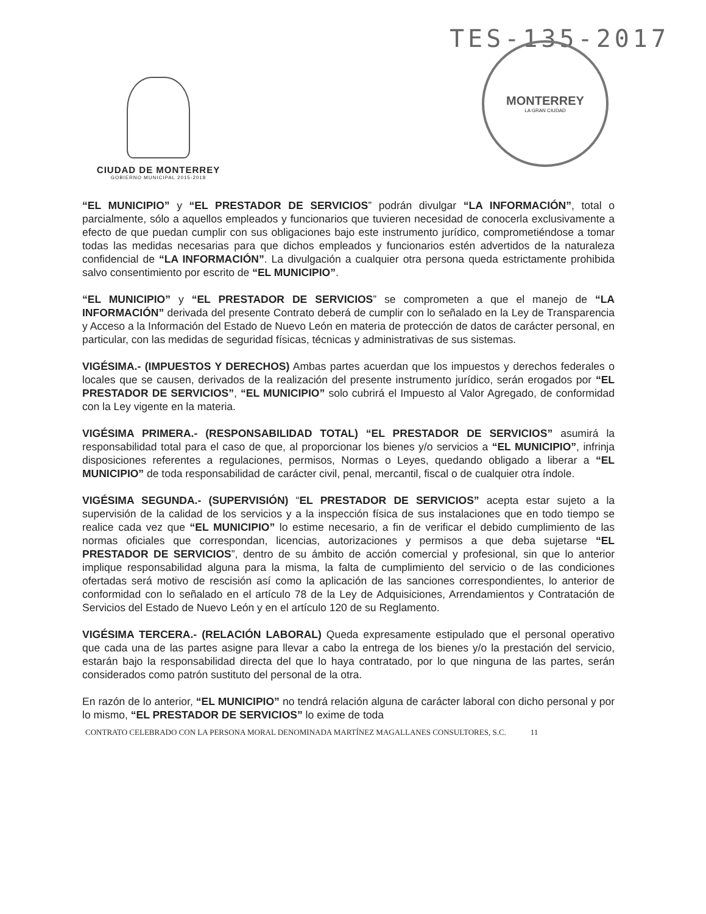TES-135-2017
CIUDAD DE MONTERREY
GOBIERNO MUNICIPAL 2015-2018
MONTERREY
LA GRAN CIUDAD
“EL MUNICIPIO” y “EL PRESTADOR DE SERVICIOS” podrán divulgar “LA INFORMACIÓN”, total o parcialmente, sólo a aquellos empleados y funcionarios que tuvieren necesidad de conocerla exclusivamente a efecto de que puedan cumplir con sus obligaciones bajo este instrumento jurídico, comprometiéndose a tomar todas las medidas necesarias para que dichos empleados y funcionarios estén advertidos de la naturaleza confidencial de “LA INFORMACIÓN”. La divulgación a cualquier otra persona queda estrictamente prohibida salvo consentimiento por escrito de “EL MUNICIPIO”.
“EL MUNICIPIO” y “EL PRESTADOR DE SERVICIOS” se comprometen a que el manejo de “LA INFORMACIÓN” derivada del presente Contrato deberá de cumplir con lo señalado en la Ley de Transparencia y Acceso a la Información del Estado de Nuevo León en materia de protección de datos de carácter personal, en particular, con las medidas de seguridad físicas, técnicas y administrativas de sus sistemas.
VIGÉSIMA.- (IMPUESTOS Y DERECHOS) Ambas partes acuerdan que los impuestos y derechos federales o locales que se causen, derivados de la realización del presente instrumento jurídico, serán erogados por “EL PRESTADOR DE SERVICIOS”, “EL MUNICIPIO” solo cubrirá el Impuesto al Valor Agregado, de conformidad con la Ley vigente en la materia.
VIGÉSIMA PRIMERA.- (RESPONSABILIDAD TOTAL) “EL PRESTADOR DE SERVICIOS” asumirá la responsabilidad total para el caso de que, al proporcionar los bienes y/o servicios a “EL MUNICIPIO”, infrinja disposiciones referentes a regulaciones, permisos, Normas o Leyes, quedando obligado a liberar a “EL MUNICIPIO” de toda responsabilidad de carácter civil, penal, mercantil, fiscal o de cualquier otra índole.
VIGÉSIMA SEGUNDA.- (SUPERVISIÓN) “EL PRESTADOR DE SERVICIOS” acepta estar sujeto a la supervisión de la calidad de los servicios y a la inspección física de sus instalaciones que en todo tiempo se realice cada vez que “EL MUNICIPIO” lo estime necesario, a fin de verificar el debido cumplimiento de las normas oficiales que correspondan, licencias, autorizaciones y permisos a que deba sujetarse “EL PRESTADOR DE SERVICIOS”, dentro de su ámbito de acción comercial y profesional, sin que lo anterior implique responsabilidad alguna para la misma, la falta de cumplimiento del servicio o de las condiciones ofertadas será motivo de rescisión así como la aplicación de las sanciones correspondientes, lo anterior de conformidad con lo señalado en el artículo 78 de la Ley de Adquisiciones, Arrendamientos y Contratación de Servicios del Estado de Nuevo León y en el artículo 120 de su Reglamento.
VIGÉSIMA TERCERA.- (RELACIÓN LABORAL) Queda expresamente estipulado que el personal operativo que cada una de las partes asigne para llevar a cabo la entrega de los bienes y/o la prestación del servicio, estarán bajo la responsabilidad directa del que lo haya contratado, por lo que ninguna de las partes, serán considerados como patrón sustituto del personal de la otra.
En razón de lo anterior, “EL MUNICIPIO” no tendrá relación alguna de carácter laboral con dicho personal y por lo mismo, “EL PRESTADOR DE SERVICIOS” lo exime de toda
CONTRATO CELEBRADO CON LA PERSONA MORAL DENOMINADA MARTÍNEZ MAGALLANES CONSULTORES, S.C. 11